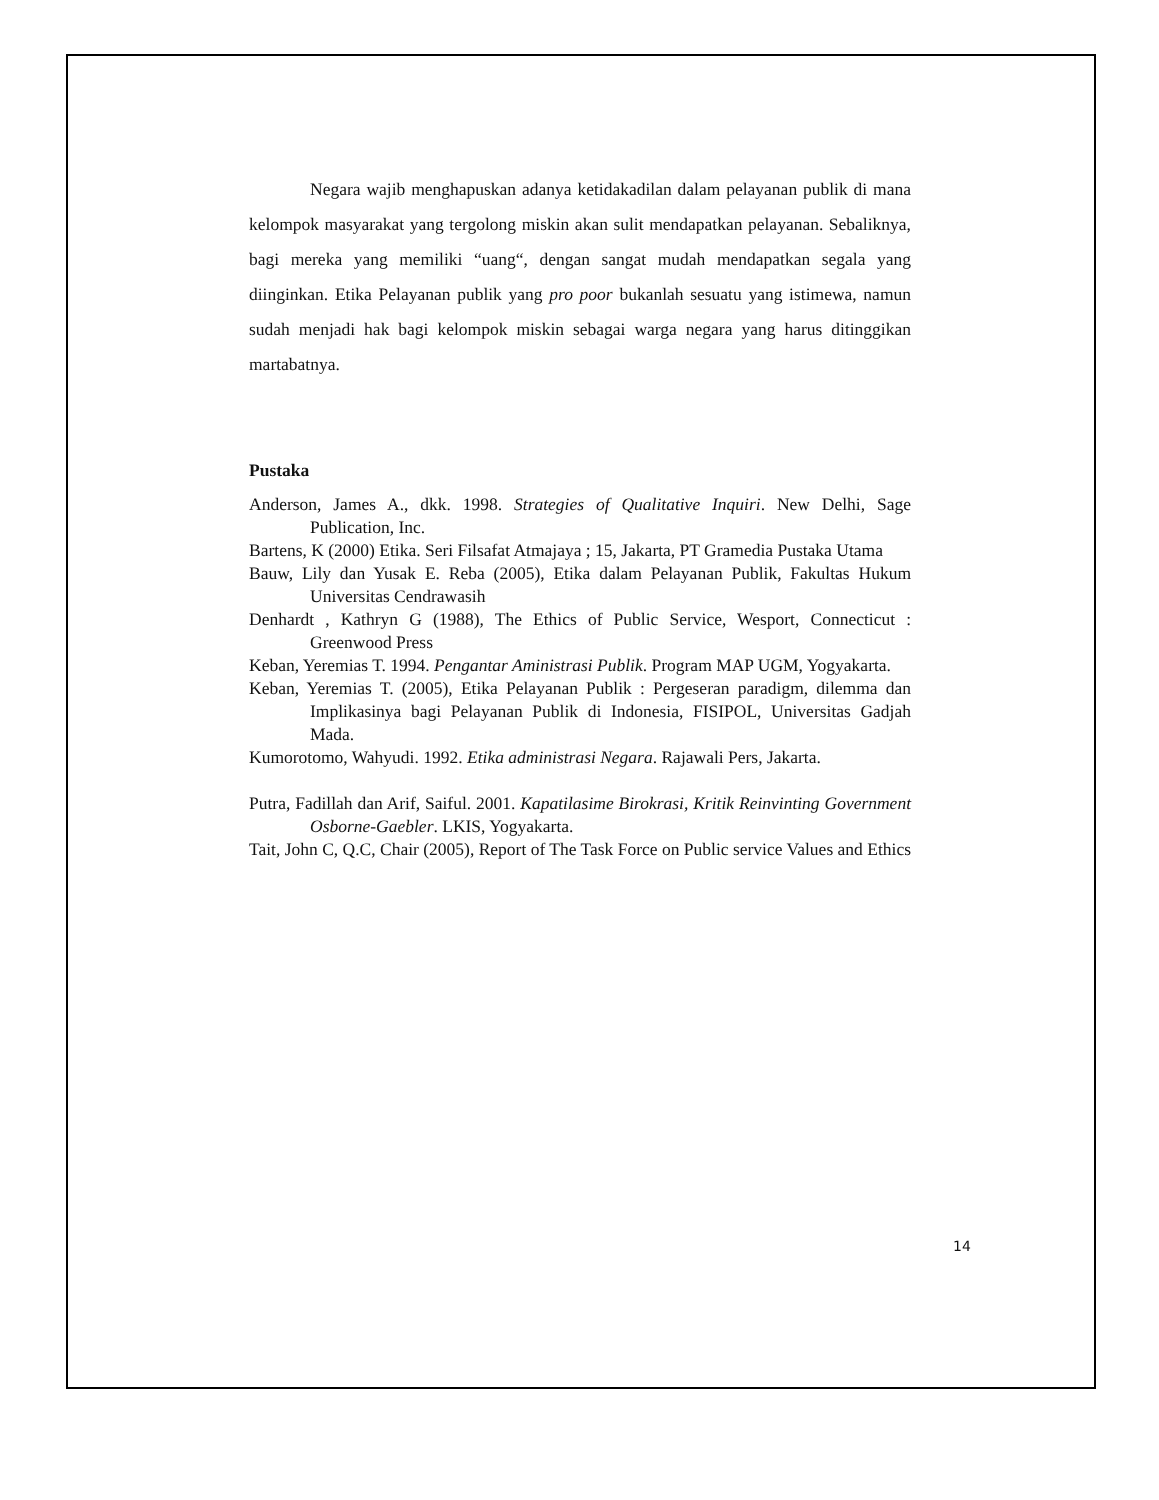Negara wajib menghapuskan adanya ketidakadilan dalam pelayanan publik di mana kelompok masyarakat yang tergolong miskin akan sulit mendapatkan pelayanan. Sebaliknya, bagi mereka yang memiliki “uang“, dengan sangat mudah mendapatkan segala yang diinginkan. Etika Pelayanan publik yang pro poor bukanlah sesuatu yang istimewa, namun sudah menjadi hak bagi kelompok miskin sebagai warga negara yang harus ditinggikan martabatnya.
Pustaka
Anderson, James A., dkk. 1998. Strategies of Qualitative Inquiri. New Delhi, Sage Publication, Inc.
Bartens, K (2000) Etika. Seri Filsafat Atmajaya ; 15, Jakarta, PT Gramedia Pustaka Utama
Bauw, Lily dan Yusak E. Reba (2005), Etika dalam Pelayanan Publik, Fakultas Hukum Universitas Cendrawasih
Denhardt , Kathryn G (1988), The Ethics of Public Service, Wesport, Connecticut : Greenwood Press
Keban, Yeremias T. 1994. Pengantar Aministrasi Publik. Program MAP UGM, Yogyakarta.
Keban, Yeremias T. (2005), Etika Pelayanan Publik : Pergeseran paradigm, dilemma dan Implikasinya bagi Pelayanan Publik di Indonesia, FISIPOL, Universitas Gadjah Mada.
Kumorotomo, Wahyudi. 1992. Etika administrasi Negara. Rajawali Pers, Jakarta.
Putra, Fadillah dan Arif, Saiful. 2001. Kapatilasime Birokrasi, Kritik Reinvinting Government Osborne-Gaebler. LKIS, Yogyakarta.
Tait, John C, Q.C, Chair (2005), Report of The Task Force on Public service Values and Ethics
14